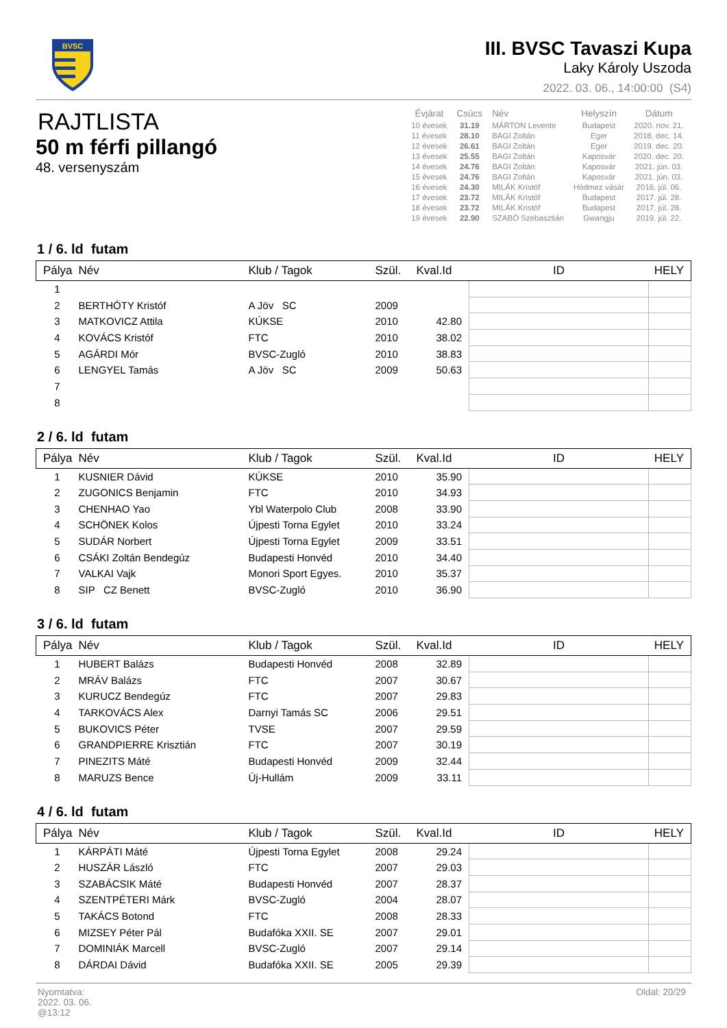BVSC
III. BVSC Tavaszi Kupa
Laky Károly Uszoda
2022. 03. 06., 14:00:00 (S4)
RAJTLISTA
50 m férfi pillangó
48. versenyszám
| Évjárat | Csúcs | Név | Helyszín | Dátum |
| --- | --- | --- | --- | --- |
| 10 évesek | 31.19 | MÁRTON Levente | Budapest | 2020. nov. 21. |
| 11 évesek | 28.10 | BAGI Zoltán | Eger | 2018. dec. 14. |
| 12 évesek | 26.61 | BAGI Zoltán | Eger | 2019. dec. 20. |
| 13 évesek | 25.55 | BAGI Zoltán | Kaposvár | 2020. dec. 20. |
| 14 évesek | 24.76 | BAGI Zoltán | Kaposvár | 2021. jún. 03. |
| 15 évesek | 24.76 | BAGI Zoltán | Kaposvár | 2021. jún. 03. |
| 16 évesek | 24.30 | MILÁK Kristóf | Hódmez vásár | 2016. júl. 06. |
| 17 évesek | 23.72 | MILÁK Kristóf | Budapest | 2017. júl. 28. |
| 18 évesek | 23.72 | MILÁK Kristóf | Budapest | 2017. júl. 28. |
| 19 évesek | 22.90 | SZABÓ Szebasztián | Gwangju | 2019. júl. 22. |
1 / 6. ld futam
| Pálya | Név | Klub / Tagok | Szül. | Kval.Id | ID | HELY |
| --- | --- | --- | --- | --- | --- | --- |
| 1 | | | | | | |
| 2 | BERTHÓTY Kristóf | A Jöv SC | 2009 | | | |
| 3 | MATKOVICZ Attila | KÚKSE | 2010 | 42.80 | | |
| 4 | KOVÁCS Kristóf | FTC | 2010 | 38.02 | | |
| 5 | AGÁRDI Mór | BVSC-Zugló | 2010 | 38.83 | | |
| 6 | LENGYEL Tamás | A Jöv SC | 2009 | 50.63 | | |
| 7 | | | | | | |
| 8 | | | | | | |
2 / 6. ld futam
| Pálya | Név | Klub / Tagok | Szül. | Kval.Id | ID | HELY |
| --- | --- | --- | --- | --- | --- | --- |
| 1 | KUSNIER Dávid | KÚKSE | 2010 | 35.90 | | |
| 2 | ZUGONICS Benjamin | FTC | 2010 | 34.93 | | |
| 3 | CHENHAO Yao | Ybl Waterpolo Club | 2008 | 33.90 | | |
| 4 | SCHÖNEK Kolos | Újpesti Torna Egylet | 2010 | 33.24 | | |
| 5 | SUDÁR Norbert | Újpesti Torna Egylet | 2009 | 33.51 | | |
| 6 | CSÁKI Zoltán Bendegúz | Budapesti Honvéd | 2010 | 34.40 | | |
| 7 | VALKAI Vajk | Monori Sport Egyes. | 2010 | 35.37 | | |
| 8 | SIP CZ Benett | BVSC-Zugló | 2010 | 36.90 | | |
3 / 6. ld futam
| Pálya | Név | Klub / Tagok | Szül. | Kval.Id | ID | HELY |
| --- | --- | --- | --- | --- | --- | --- |
| 1 | HUBERT Balázs | Budapesti Honvéd | 2008 | 32.89 | | |
| 2 | MRÁV Balázs | FTC | 2007 | 30.67 | | |
| 3 | KURUCZ Bendegúz | FTC | 2007 | 29.83 | | |
| 4 | TARKOVÁCS Alex | Darnyi Tamás SC | 2006 | 29.51 | | |
| 5 | BUKOVICS Péter | TVSE | 2007 | 29.59 | | |
| 6 | GRANDPIERRE Krisztián | FTC | 2007 | 30.19 | | |
| 7 | PINEZITS Máté | Budapesti Honvéd | 2009 | 32.44 | | |
| 8 | MARUZS Bence | Új-Hullám | 2009 | 33.11 | | |
4 / 6. ld futam
| Pálya | Név | Klub / Tagok | Szül. | Kval.Id | ID | HELY |
| --- | --- | --- | --- | --- | --- | --- |
| 1 | KÁRPÁTI Máté | Újpesti Torna Egylet | 2008 | 29.24 | | |
| 2 | HUSZÁR László | FTC | 2007 | 29.03 | | |
| 3 | SZABÁCSIK Máté | Budapesti Honvéd | 2007 | 28.37 | | |
| 4 | SZENTPÉTERI Márk | BVSC-Zugló | 2004 | 28.07 | | |
| 5 | TAKÁCS Botond | FTC | 2008 | 28.33 | | |
| 6 | MIZSEY Péter Pál | Budafóka XXII. SE | 2007 | 29.01 | | |
| 7 | DOMINIÁK Marcell | BVSC-Zugló | 2007 | 29.14 | | |
| 8 | DÁRDAI Dávid | Budafóka XXII. SE | 2005 | 29.39 | | |
Nyomtatva:
2022. 03. 06.
@13:12
Oldal: 20/29